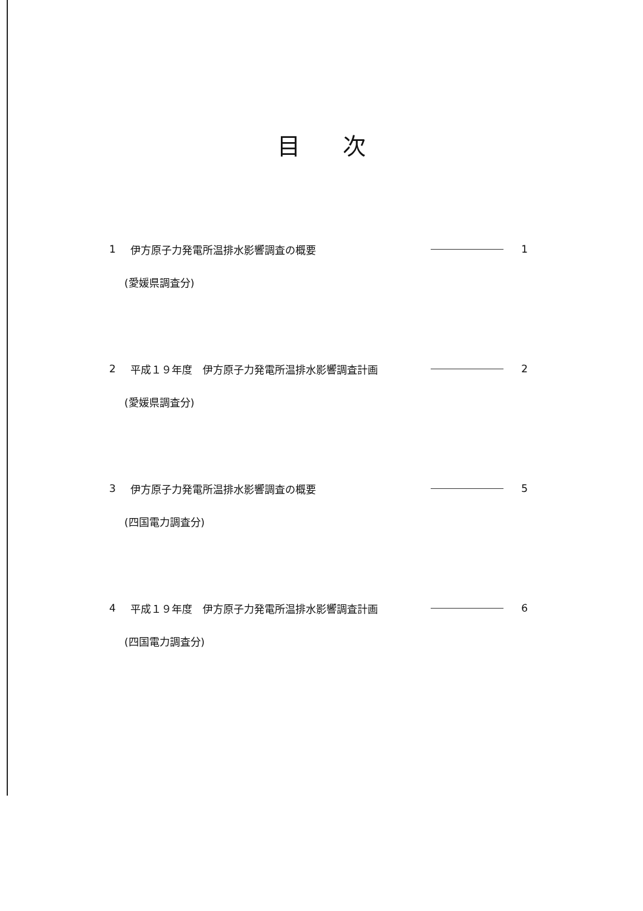目次
1 伊方原子力発電所温排水影響調査の概要 1
(愛媛県調査分)
2 平成１９年度　伊方原子力発電所温排水影響調査計画 2
(愛媛県調査分)
3 伊方原子力発電所温排水影響調査の概要 5
(四国電力調査分)
4 平成１９年度　伊方原子力発電所温排水影響調査計画 6
(四国電力調査分)